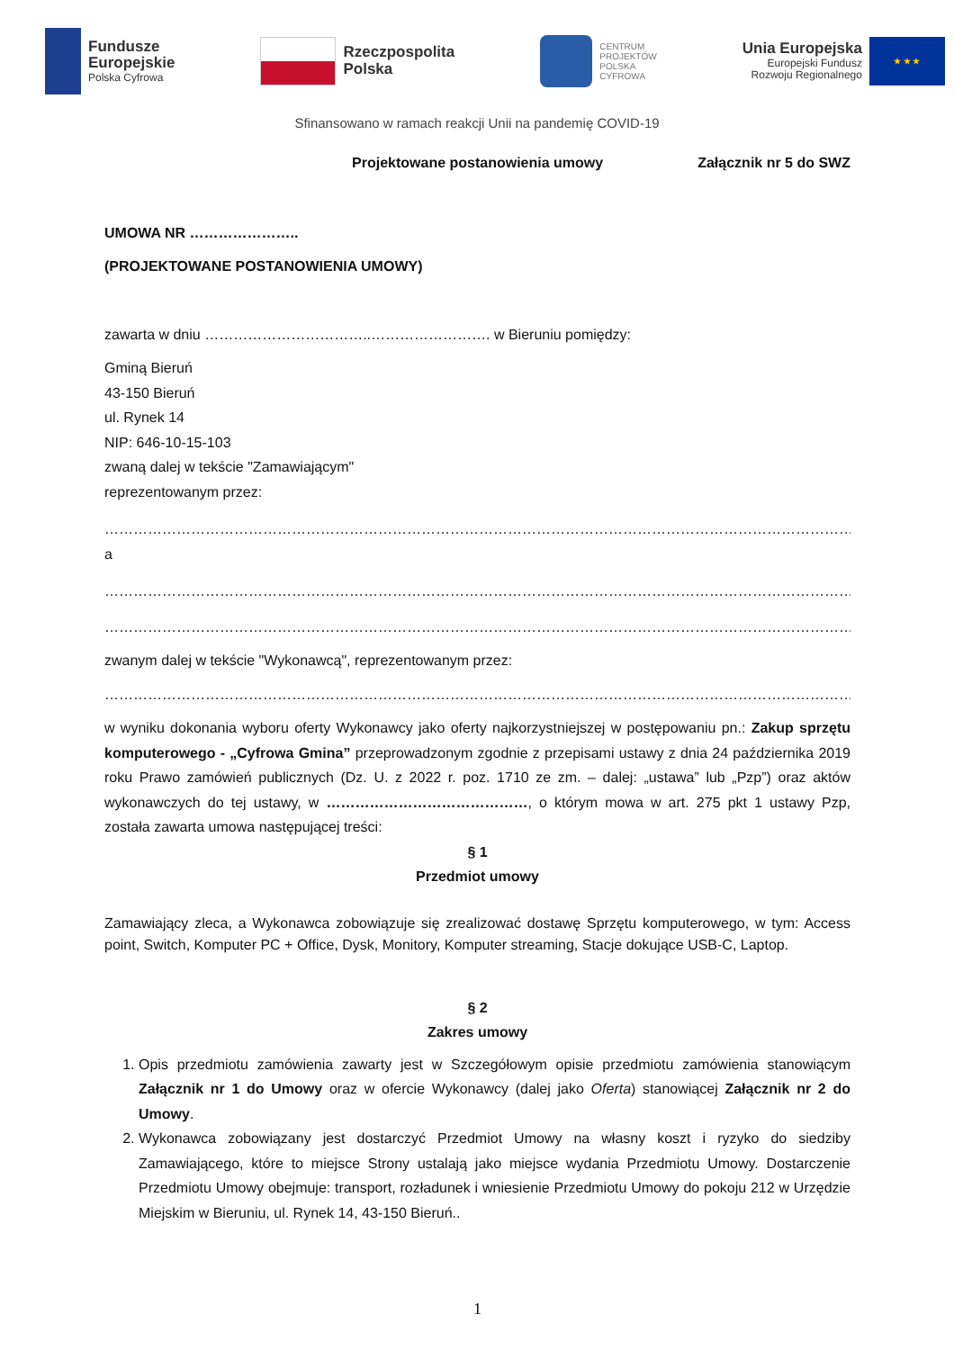Fundusze
Europejskie
Polska Cyfrowa
Rzeczpospolita
Polska
CENTRUM
PROJEKTÓW
POLSKA
CYFROWA
Unia Europejska
Europejski Fundusz
Rozwoju Regionalnego
★ ★ ★
Sfinansowano w ramach reakcji Unii na pandemię COVID-19
Projektowane postanowienia umowy Załącznik nr 5 do SWZ
UMOWA NR …………………..
(PROJEKTOWANE POSTANOWIENIA UMOWY)
zawarta w dniu ……………………………..……………………. w Bieruniu pomiędzy:
Gminą Bieruń
43-150 Bieruń
ul. Rynek 14
NIP: 646-10-15-103
zwaną dalej w tekście "Zamawiającym"
reprezentowanym przez:
…………………………………………………………………………………………………………………………………………………
a
…………………………………………………………………………………………………………………………………………………
…………………………………………………………………………………………………………………………………………………
zwanym dalej w tekście "Wykonawcą", reprezentowanym przez:
…………………………………………………………………………………………………………………………………………………
w wyniku dokonania wyboru oferty Wykonawcy jako oferty najkorzystniejszej w postępowaniu pn.: Zakup sprzętu komputerowego - „Cyfrowa Gmina” przeprowadzonym zgodnie z przepisami ustawy z dnia 24 października 2019 roku Prawo zamówień publicznych (Dz. U. z 2022 r. poz. 1710 ze zm. – dalej: „ustawa” lub „Pzp”) oraz aktów wykonawczych do tej ustawy, w ……………………………………, o którym mowa w art. 275 pkt 1 ustawy Pzp, została zawarta umowa następującej treści:
§ 1
Przedmiot umowy
Zamawiający zleca, a Wykonawca zobowiązuje się zrealizować dostawę Sprzętu komputerowego, w tym: Access point, Switch, Komputer PC + Office, Dysk, Monitory, Komputer streaming, Stacje dokujące USB-C, Laptop.
§ 2
Zakres umowy
1. Opis przedmiotu zamówienia zawarty jest w Szczegółowym opisie przedmiotu zamówienia stanowiącym Załącznik nr 1 do Umowy oraz w ofercie Wykonawcy (dalej jako Oferta) stanowiącej Załącznik nr 2 do Umowy.
2. Wykonawca zobowiązany jest dostarczyć Przedmiot Umowy na własny koszt i ryzyko do siedziby Zamawiającego, które to miejsce Strony ustalają jako miejsce wydania Przedmiotu Umowy. Dostarczenie Przedmiotu Umowy obejmuje: transport, rozładunek i wniesienie Przedmiotu Umowy do pokoju 212 w Urzędzie Miejskim w Bieruniu, ul. Rynek 14, 43-150 Bieruń..
1